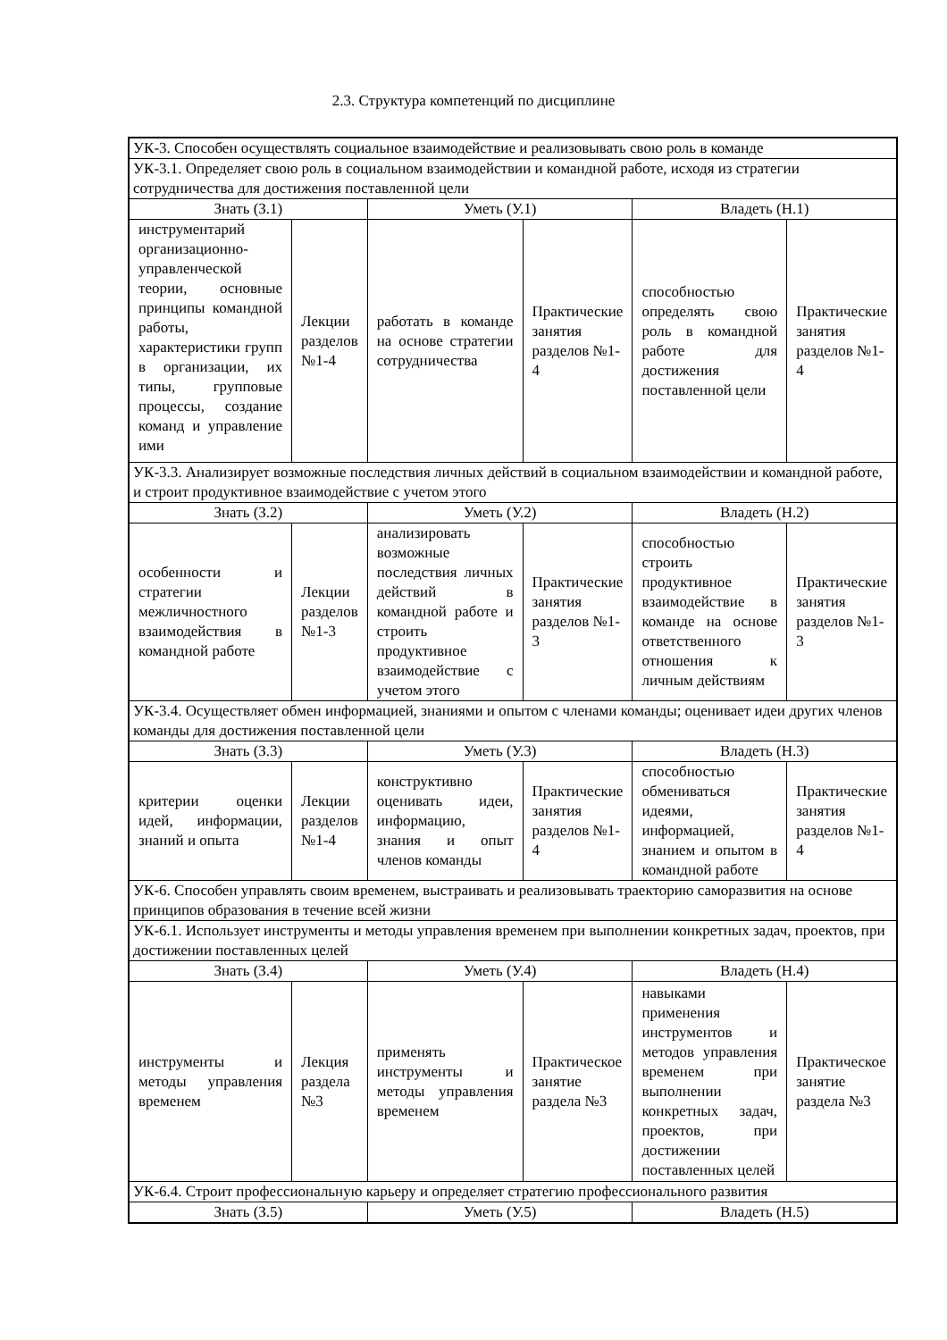2.3. Структура компетенций по дисциплине
| УК-3. Способен осуществлять социальное взаимодействие и реализовывать свою роль в команде | | | | | |
| УК-3.1. Определяет свою роль в социальном взаимодействии и командной работе, исходя из стратегии сотрудничества для достижения поставленной цели | | | | | |
| Знать (З.1) | | Уметь (У.1) | | Владеть (Н.1) | |
| инструментарий организационно-управленческой теории, основные принципы командной работы, характеристики групп в организации, их типы, групповые процессы, создание команд и управление ими | Лекции разделов №1-4 | работать в команде на основе стратегии сотрудничества | Практические занятия разделов №1-4 | способностью определять свою роль в командной работе для достижения поставленной цели | Практические занятия разделов №1-4 |
| УК-3.3. Анализирует возможные последствия личных действий в социальном взаимодействии и командной работе, и строит продуктивное взаимодействие с учетом этого | | | | | |
| Знать (З.2) | | Уметь (У.2) | | Владеть (Н.2) | |
| особенности и стратегии межличностного взаимодействия в командной работе | Лекции разделов №1-3 | анализировать возможные последствия личных действий в командной работе и строить продуктивное взаимодействие с учетом этого | Практические занятия разделов №1-3 | способностью строить продуктивное взаимодействие в команде на основе ответственного отношения к личным действиям | Практические занятия разделов №1-3 |
| УК-3.4. Осуществляет обмен информацией, знаниями и опытом с членами команды; оценивает идеи других членов команды для достижения поставленной цели | | | | | |
| Знать (З.3) | | Уметь (У.3) | | Владеть (Н.3) | |
| критерии оценки идей, информации, знаний и опыта | Лекции разделов №1-4 | конструктивно оценивать идеи, информацию, знания и опыт членов команды | Практические занятия разделов №1-4 | способностью обмениваться идеями, информацией, знанием и опытом в командной работе | Практические занятия разделов №1-4 |
| УК-6. Способен управлять своим временем, выстраивать и реализовывать траекторию саморазвития на основе принципов образования в течение всей жизни | | | | | |
| УК-6.1. Использует инструменты и методы управления временем при выполнении конкретных задач, проектов, при достижении поставленных целей | | | | | |
| Знать (З.4) | | Уметь (У.4) | | Владеть (Н.4) | |
| инструменты и методы управления временем | Лекция раздела №3 | применять инструменты и методы управления временем | Практическое занятие раздела №3 | навыками применения инструментов и методов управления временем при выполнении конкретных задач, проектов, при достижении поставленных целей | Практическое занятие раздела №3 |
| УК-6.4. Строит профессиональную карьеру и определяет стратегию профессионального развития | | | | | |
| Знать (З.5) | | Уметь (У.5) | | Владеть (Н.5) | |